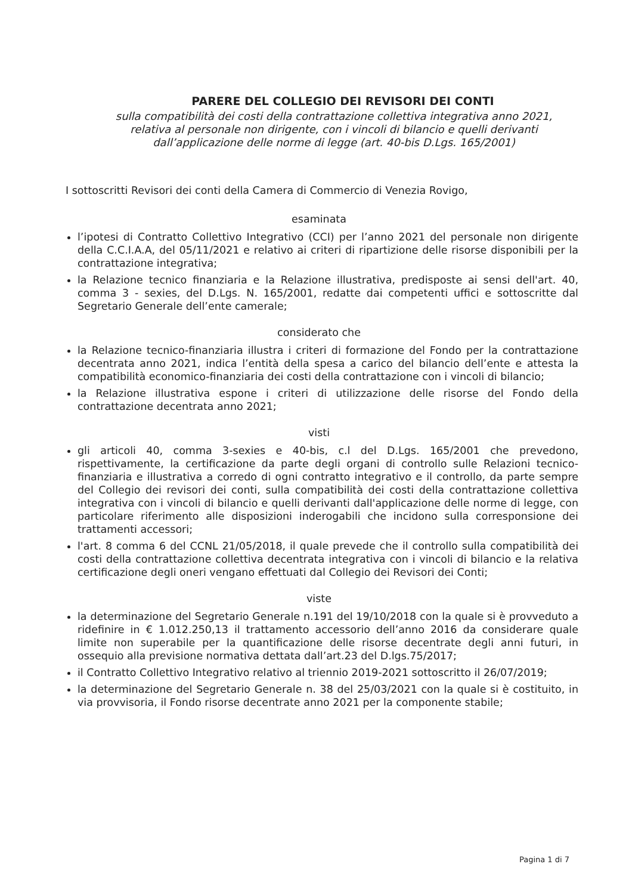PARERE DEL COLLEGIO DEI REVISORI DEI CONTI
sulla compatibilità dei costi della contrattazione collettiva integrativa anno 2021,
relativa al personale non dirigente, con i vincoli di bilancio e quelli derivanti
dall’applicazione delle norme di legge (art. 40-bis D.Lgs. 165/2001)
I sottoscritti Revisori dei conti della Camera di Commercio di Venezia Rovigo,
esaminata
l’ipotesi di Contratto Collettivo Integrativo (CCI) per l’anno 2021 del personale non dirigente della C.C.I.A.A, del 05/11/2021 e relativo ai criteri di ripartizione delle risorse disponibili per la contrattazione integrativa;
la Relazione tecnico finanziaria e la Relazione illustrativa, predisposte ai sensi dell'art. 40, comma 3 - sexies, del D.Lgs. N. 165/2001, redatte dai competenti uffici e sottoscritte dal Segretario Generale dell’ente camerale;
considerato che
la Relazione tecnico-finanziaria illustra i criteri di formazione del Fondo per la contrattazione decentrata anno 2021, indica l’entità della spesa a carico del bilancio dell’ente e attesta la compatibilità economico-finanziaria dei costi della contrattazione con i vincoli di bilancio;
la Relazione illustrativa espone i criteri di utilizzazione delle risorse del Fondo della contrattazione decentrata anno 2021;
visti
gli articoli 40, comma 3-sexies e 40-bis, c.l del D.Lgs. 165/2001 che prevedono, rispettivamente, la certificazione da parte degli organi di controllo sulle Relazioni tecnico-finanziaria e illustrativa a corredo di ogni contratto integrativo e il controllo, da parte sempre del Collegio dei revisori dei conti, sulla compatibilità dei costi della contrattazione collettiva integrativa con i vincoli di bilancio e quelli derivanti dall'applicazione delle norme di legge, con particolare riferimento alle disposizioni inderogabili che incidono sulla corresponsione dei trattamenti accessori;
l'art. 8 comma 6 del CCNL 21/05/2018, il quale prevede che il controllo sulla compatibilità dei costi della contrattazione collettiva decentrata integrativa con i vincoli di bilancio e la relativa certificazione degli oneri vengano effettuati dal Collegio dei Revisori dei Conti;
viste
la determinazione del Segretario Generale n.191 del 19/10/2018 con la quale si è provveduto a ridefinire in € 1.012.250,13 il trattamento accessorio dell’anno 2016 da considerare quale limite non superabile per la quantificazione delle risorse decentrate degli anni futuri, in ossequio alla previsione normativa dettata dall’art.23 del D.lgs.75/2017;
il Contratto Collettivo Integrativo relativo al triennio 2019-2021 sottoscritto il 26/07/2019;
la determinazione del Segretario Generale n. 38 del 25/03/2021 con la quale si è costituito, in via provvisoria, il Fondo risorse decentrate anno 2021 per la componente stabile;
Pagina 1 di 7